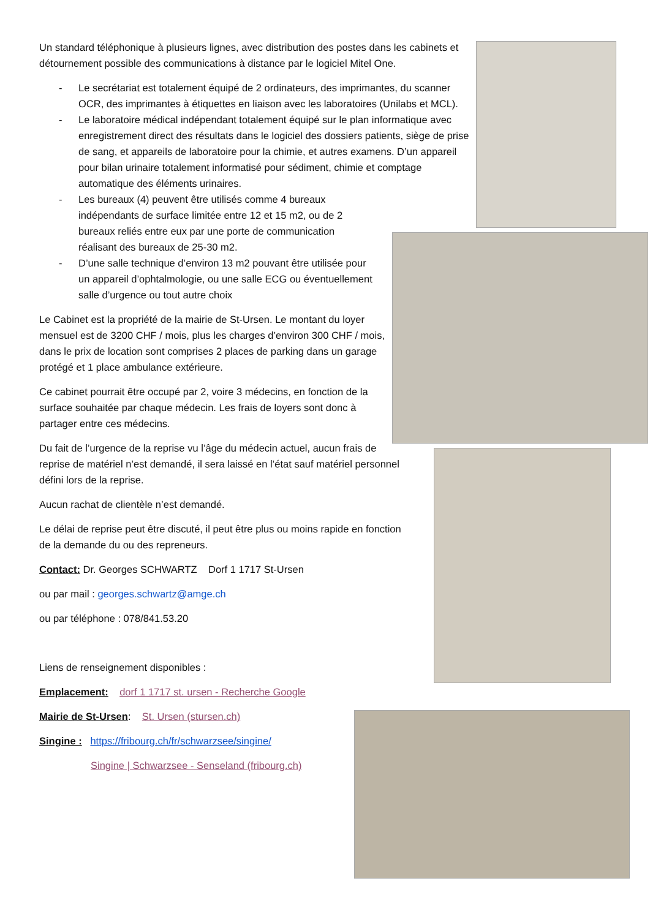Un standard téléphonique à plusieurs lignes, avec distribution des postes dans les cabinets et détournement possible des communications à distance par le logiciel Mitel One.
- Le secrétariat est totalement équipé de 2 ordinateurs, des imprimantes, du scanner OCR, des imprimantes à étiquettes en liaison avec les laboratoires (Unilabs et MCL).
- Le laboratoire médical indépendant totalement équipé sur le plan informatique avec enregistrement direct des résultats dans le logiciel des dossiers patients, siège de prise de sang, et appareils de laboratoire pour la chimie, et autres examens. D’un appareil pour bilan urinaire totalement informatisé pour sédiment, chimie et comptage automatique des éléments urinaires.
- Les bureaux (4) peuvent être utilisés comme 4 bureaux indépendants de surface limitée entre 12 et 15 m2, ou de 2 bureaux reliés entre eux par une porte de communication réalisant des bureaux de 25-30 m2.
- D’une salle technique d’environ 13 m2 pouvant être utilisée pour un appareil d’ophtalmologie, ou une salle ECG ou éventuellement salle d’urgence ou tout autre choix
Le Cabinet est la propriété de la mairie de St-Ursen. Le montant du loyer mensuel est de 3200 CHF / mois, plus les charges d’environ 300 CHF / mois, dans le prix de location sont comprises 2 places de parking dans un garage protégé et 1 place ambulance extérieure.
Ce cabinet pourrait être occupé par 2, voire 3 médecins, en fonction de la surface souhaitée par chaque médecin. Les frais de loyers sont donc à partager entre ces médecins.
Du fait de l’urgence de la reprise vu l’âge du médecin actuel, aucun frais de reprise de matériel n’est demandé, il sera laissé en l’état sauf matériel personnel défini lors de la reprise.
Aucun rachat de clientèle n’est demandé.
Le délai de reprise peut être discuté, il peut être plus ou moins rapide en fonction de la demande du ou des repreneurs.
Contact: Dr. Georges SCHWARTZ Dorf 1 1717 St-Ursen
ou par mail : georges.schwartz@amge.ch
ou par téléphone : 078/841.53.20
Liens de renseignement disponibles :
Emplacement: dorf 1 1717 st. ursen - Recherche Google
Mairie de St-Ursen: St. Ursen (stursen.ch)
Singine : https://fribourg.ch/fr/schwarzsee/singine/
Singine | Schwarzsee - Senseland (fribourg.ch)